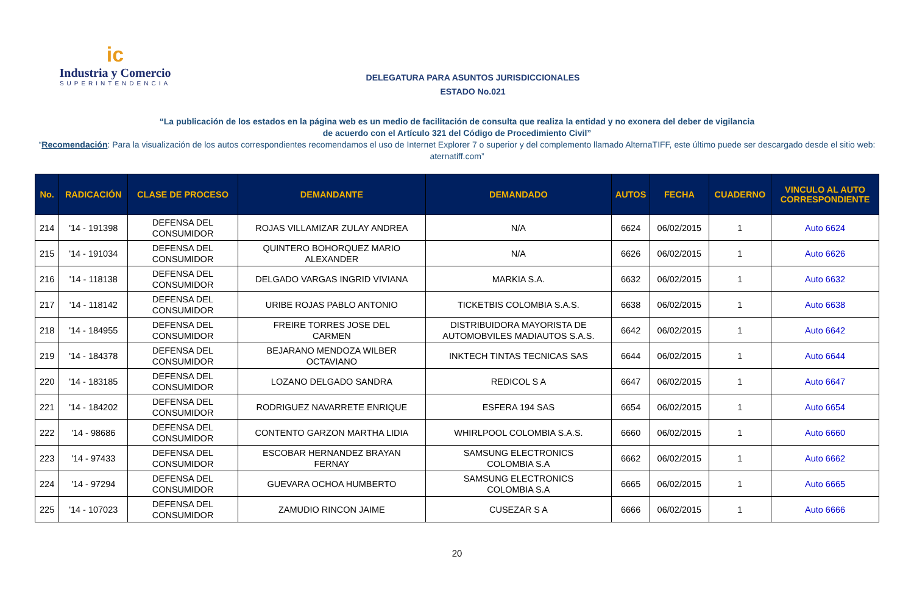ic
Industria y Comercio
SUPERINTENDENCIA
DELEGATURA PARA ASUNTOS JURISDICCIONALES
ESTADO No.021
“La publicación de los estados en la página web es un medio de facilitación de consulta que realiza la entidad y no exonera del deber de vigilancia
de acuerdo con el Artículo 321 del Código de Procedimiento Civil”
“Recomendación: Para la visualización de los autos correspondientes recomendamos el uso de Internet Explorer 7 o superior y del complemento llamado AlternaTIFF, este último puede ser descargado desde el sitio web:
aternatiff.com”
| No. | RADICACIÓN | CLASE DE PROCESO | DEMANDANTE | DEMANDADO | AUTOS | FECHA | CUADERNO | VINCULO AL AUTO CORRESPONDIENTE |
| --- | --- | --- | --- | --- | --- | --- | --- | --- |
| 214 | '14 - 191398 | DEFENSA DEL CONSUMIDOR | ROJAS VILLAMIZAR ZULAY ANDREA | N/A | 6624 | 06/02/2015 | 1 | Auto 6624 |
| 215 | '14 - 191034 | DEFENSA DEL CONSUMIDOR | QUINTERO BOHORQUEZ MARIO ALEXANDER | N/A | 6626 | 06/02/2015 | 1 | Auto 6626 |
| 216 | '14 - 118138 | DEFENSA DEL CONSUMIDOR | DELGADO VARGAS INGRID VIVIANA | MARKIA S.A. | 6632 | 06/02/2015 | 1 | Auto 6632 |
| 217 | '14 - 118142 | DEFENSA DEL CONSUMIDOR | URIBE ROJAS PABLO ANTONIO | TICKETBIS COLOMBIA S.A.S. | 6638 | 06/02/2015 | 1 | Auto 6638 |
| 218 | '14 - 184955 | DEFENSA DEL CONSUMIDOR | FREIRE TORRES JOSE DEL CARMEN | DISTRIBUIDORA MAYORISTA DE AUTOMOBVILES MADIAUTOS S.A.S. | 6642 | 06/02/2015 | 1 | Auto 6642 |
| 219 | '14 - 184378 | DEFENSA DEL CONSUMIDOR | BEJARANO MENDOZA WILBER OCTAVIANO | INKTECH TINTAS TECNICAS SAS | 6644 | 06/02/2015 | 1 | Auto 6644 |
| 220 | '14 - 183185 | DEFENSA DEL CONSUMIDOR | LOZANO DELGADO SANDRA | REDICOL S A | 6647 | 06/02/2015 | 1 | Auto 6647 |
| 221 | '14 - 184202 | DEFENSA DEL CONSUMIDOR | RODRIGUEZ NAVARRETE ENRIQUE | ESFERA 194 SAS | 6654 | 06/02/2015 | 1 | Auto 6654 |
| 222 | '14 - 98686 | DEFENSA DEL CONSUMIDOR | CONTENTO GARZON MARTHA LIDIA | WHIRLPOOL COLOMBIA S.A.S. | 6660 | 06/02/2015 | 1 | Auto 6660 |
| 223 | '14 - 97433 | DEFENSA DEL CONSUMIDOR | ESCOBAR HERNANDEZ BRAYAN FERNAY | SAMSUNG ELECTRONICS COLOMBIA S.A | 6662 | 06/02/2015 | 1 | Auto 6662 |
| 224 | '14 - 97294 | DEFENSA DEL CONSUMIDOR | GUEVARA OCHOA HUMBERTO | SAMSUNG ELECTRONICS COLOMBIA S.A | 6665 | 06/02/2015 | 1 | Auto 6665 |
| 225 | '14 - 107023 | DEFENSA DEL CONSUMIDOR | ZAMUDIO RINCON JAIME | CUSEZAR S A | 6666 | 06/02/2015 | 1 | Auto 6666 |
20